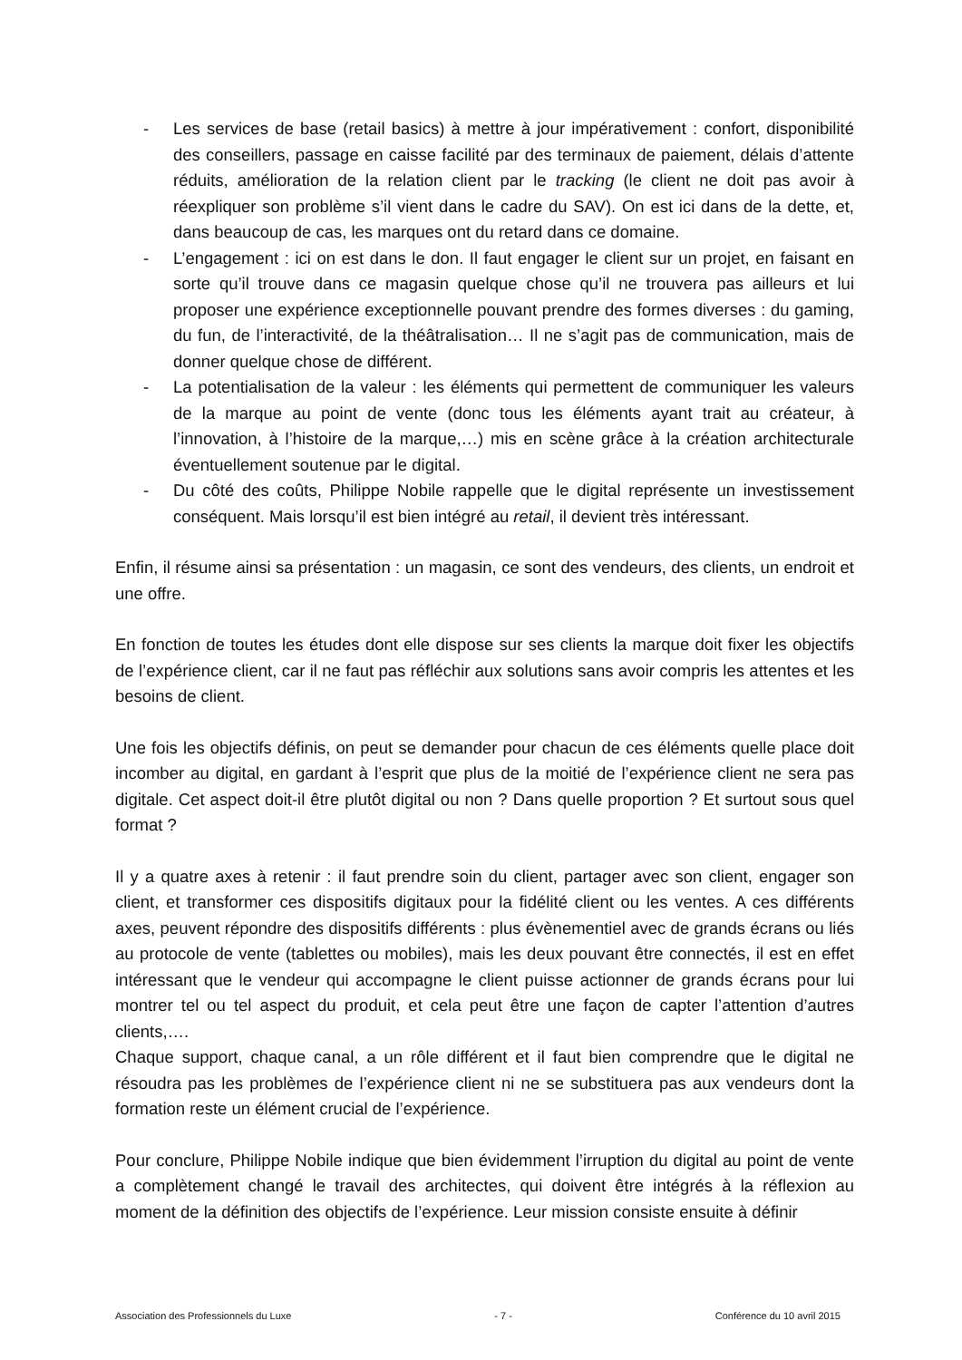- Les services de base (retail basics) à mettre à jour impérativement : confort, disponibilité des conseillers, passage en caisse facilité par des terminaux de paiement, délais d’attente réduits, amélioration de la relation client par le tracking (le client ne doit pas avoir à réexpliquer son problème s’il vient dans le cadre du SAV). On est ici dans de la dette, et, dans beaucoup de cas, les marques ont du retard dans ce domaine.
- L’engagement : ici on est dans le don. Il faut engager le client sur un projet, en faisant en sorte qu’il trouve dans ce magasin quelque chose qu’il ne trouvera pas ailleurs et lui proposer une expérience exceptionnelle pouvant prendre des formes diverses : du gaming, du fun, de l’interactivité, de la théâtralisation… Il ne s’agit pas de communication, mais de donner quelque chose de différent.
- La potentialisation de la valeur : les éléments qui permettent de communiquer les valeurs de la marque au point de vente (donc tous les éléments ayant trait au créateur, à l’innovation, à l’histoire de la marque,…) mis en scène grâce à la création architecturale éventuellement soutenue par le digital.
- Du côté des coûts, Philippe Nobile rappelle que le digital représente un investissement conséquent. Mais lorsqu’il est bien intégré au retail, il devient très intéressant.
Enfin, il résume ainsi sa présentation : un magasin, ce sont des vendeurs, des clients, un endroit et une offre.
En fonction de toutes les études dont elle dispose sur ses clients la marque doit fixer les objectifs de l’expérience client, car il ne faut pas réfléchir aux solutions sans avoir compris les attentes et les besoins de client.
Une fois les objectifs définis, on peut se demander pour chacun de ces éléments quelle place doit incomber au digital, en gardant à l’esprit que plus de la moitié de l’expérience client ne sera pas digitale. Cet aspect doit-il être plutôt digital ou non ? Dans quelle proportion ? Et surtout sous quel format ?
Il y a quatre axes à retenir : il faut prendre soin du client, partager avec son client, engager son client, et transformer ces dispositifs digitaux pour la fidélité client ou les ventes. A ces différents axes, peuvent répondre des dispositifs différents : plus évènementiel avec de grands écrans ou liés au protocole de vente (tablettes ou mobiles), mais les deux pouvant être connectés, il est en effet intéressant que le vendeur qui accompagne le client puisse actionner de grands écrans pour lui montrer tel ou tel aspect du produit, et cela peut être une façon de capter l’attention d’autres clients,….
Chaque support, chaque canal, a un rôle différent et il faut bien comprendre que le digital ne résoudra pas les problèmes de l’expérience client ni ne se substituera pas aux vendeurs dont la formation reste un élément crucial de l’expérience.
Pour conclure, Philippe Nobile indique que bien évidemment l’irruption du digital au point de vente a complètement changé le travail des architectes, qui doivent être intégrés à la réflexion au moment de la définition des objectifs de l’expérience. Leur mission consiste ensuite à définir
Association des Professionnels du Luxe - 7 - Conférence du 10 avril 2015